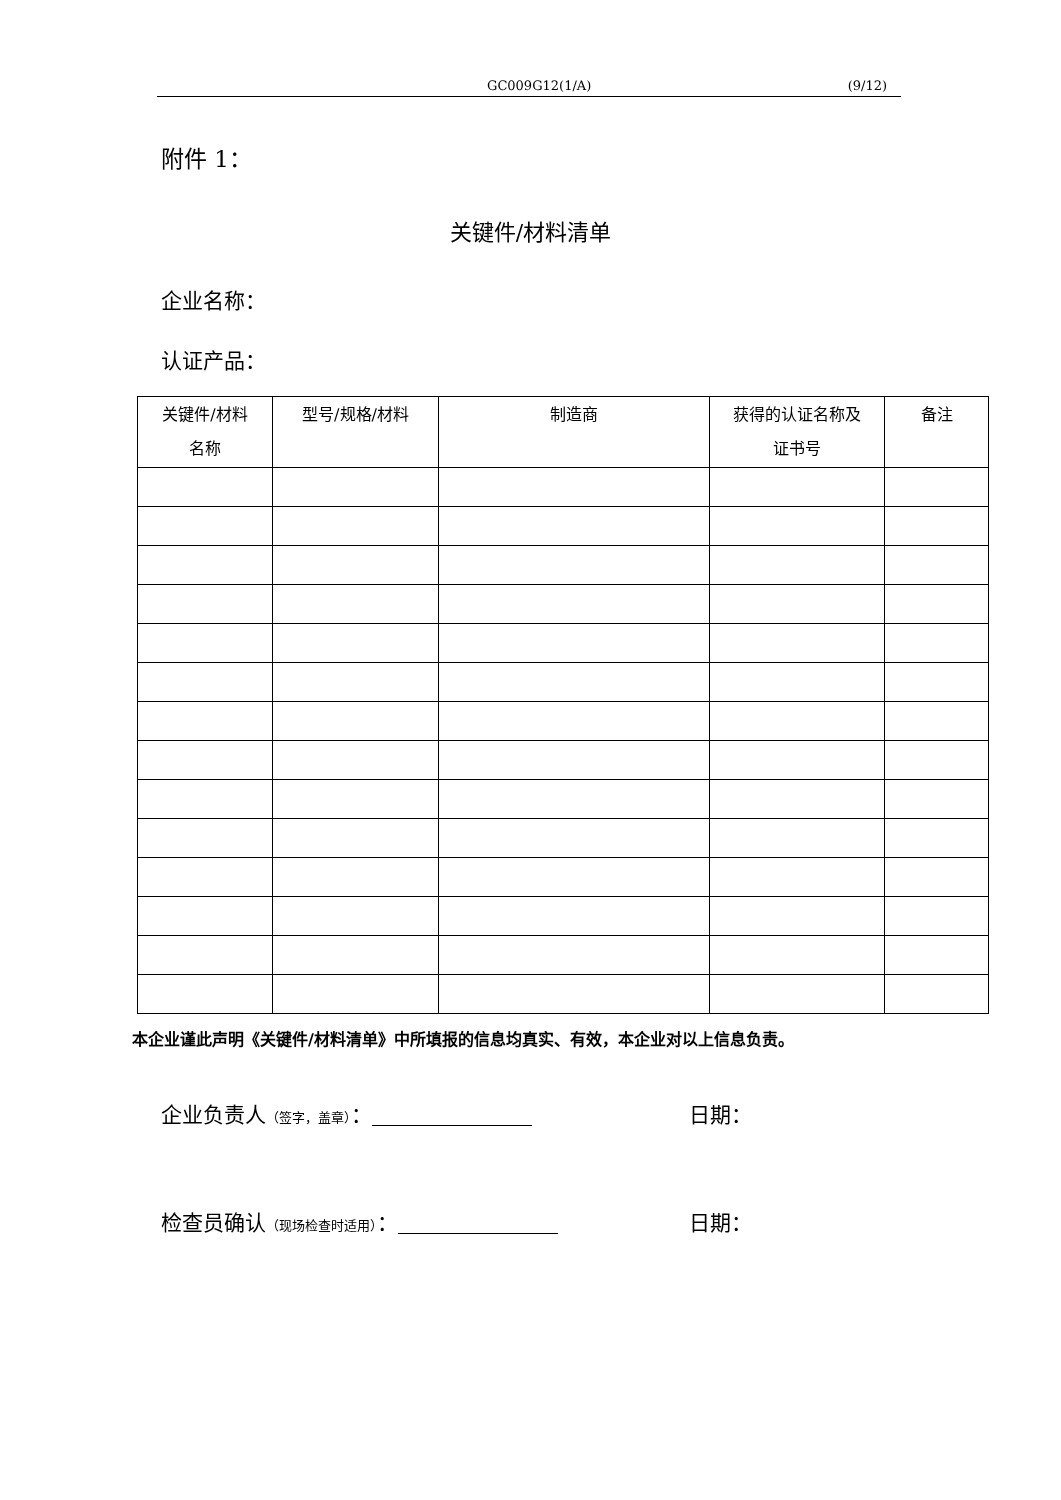GC009G12(1/A) (9/12)
附件 1：
关键件/材料清单
企业名称：
认证产品：
| 关键件/材料 名称 | 型号/规格/材料 | 制造商 | 获得的认证名称及 证书号 | 备注 |
| --- | --- | --- | --- | --- |
本企业谨此声明《关键件/材料清单》中所填报的信息均真实、有效，本企业对以上信息负责。
企业负责人（签字，盖章）： 日期：
检查员确认（现场检查时适用）： 日期：